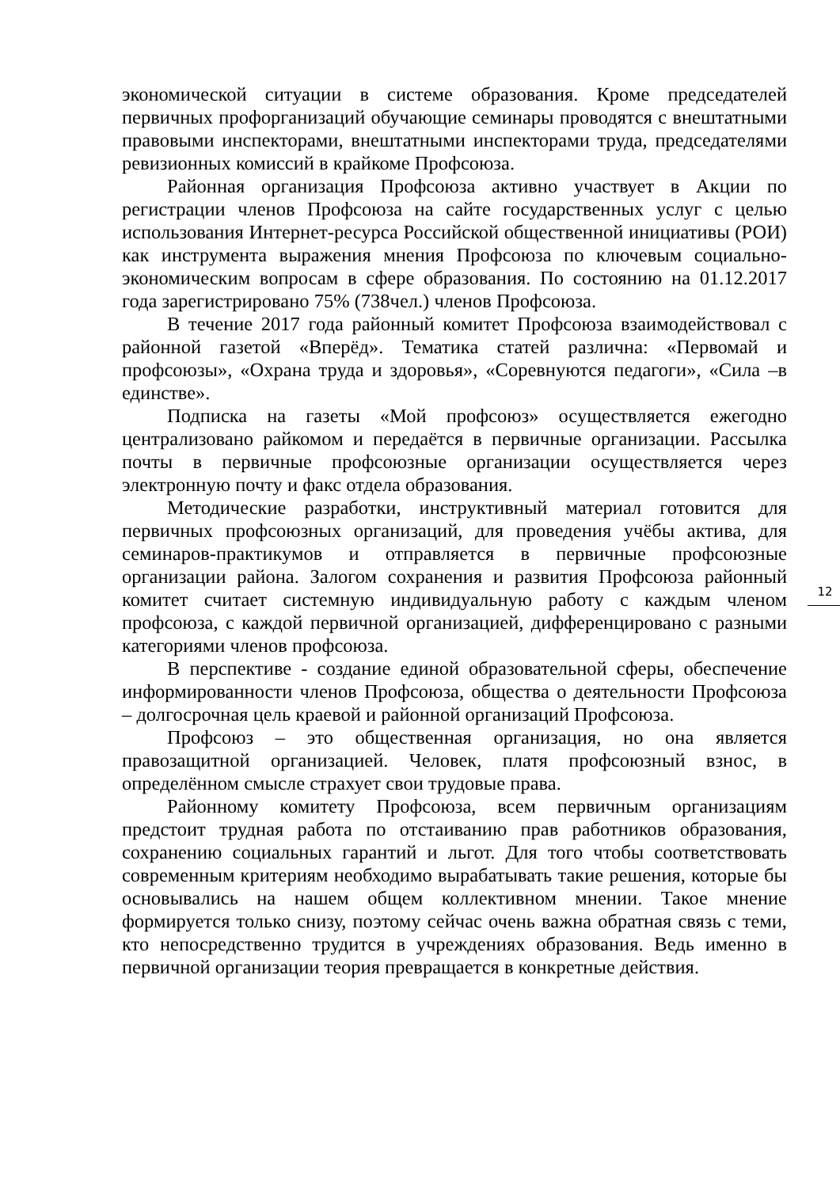экономической ситуации в системе образования. Кроме председателей первичных профорганизаций обучающие семинары проводятся с внештатными правовыми инспекторами, внештатными инспекторами труда, председателями ревизионных комиссий в крайкоме Профсоюза.
Районная организация Профсоюза активно участвует в Акции по регистрации членов Профсоюза на сайте государственных услуг с целью использования Интернет-ресурса Российской общественной инициативы (РОИ) как инструмента выражения мнения Профсоюза по ключевым социально-экономическим вопросам в сфере образования. По состоянию на 01.12.2017 года зарегистрировано 75% (738чел.) членов Профсоюза.
В течение 2017 года районный комитет Профсоюза взаимодействовал с районной газетой «Вперёд». Тематика статей различна: «Первомай и профсоюзы», «Охрана труда и здоровья», «Соревнуются педагоги», «Сила –в единстве».
Подписка на газеты «Мой профсоюз» осуществляется ежегодно централизовано райкомом и передаётся в первичные организации. Рассылка почты в первичные профсоюзные организации осуществляется через электронную почту и факс отдела образования.
Методические разработки, инструктивный материал готовится для первичных профсоюзных организаций, для проведения учёбы актива, для семинаров-практикумов и отправляется в первичные профсоюзные организации района. Залогом сохранения и развития Профсоюза районный комитет считает системную индивидуальную работу с каждым членом профсоюза, с каждой первичной организацией, дифференцировано с разными категориями членов профсоюза.
В перспективе - создание единой образовательной сферы, обеспечение информированности членов Профсоюза, общества о деятельности Профсоюза – долгосрочная цель краевой и районной организаций Профсоюза.
Профсоюз – это общественная организация, но она является правозащитной организацией. Человек, платя профсоюзный взнос, в определённом смысле страхует свои трудовые права.
Районному комитету Профсоюза, всем первичным организациям предстоит трудная работа по отстаиванию прав работников образования, сохранению социальных гарантий и льгот. Для того чтобы соответствовать современным критериям необходимо вырабатывать такие решения, которые бы основывались на нашем общем коллективном мнении. Такое мнение формируется только снизу, поэтому сейчас очень важна обратная связь с теми, кто непосредственно трудится в учреждениях образования. Ведь именно в первичной организации теория превращается в конкретные действия.
12